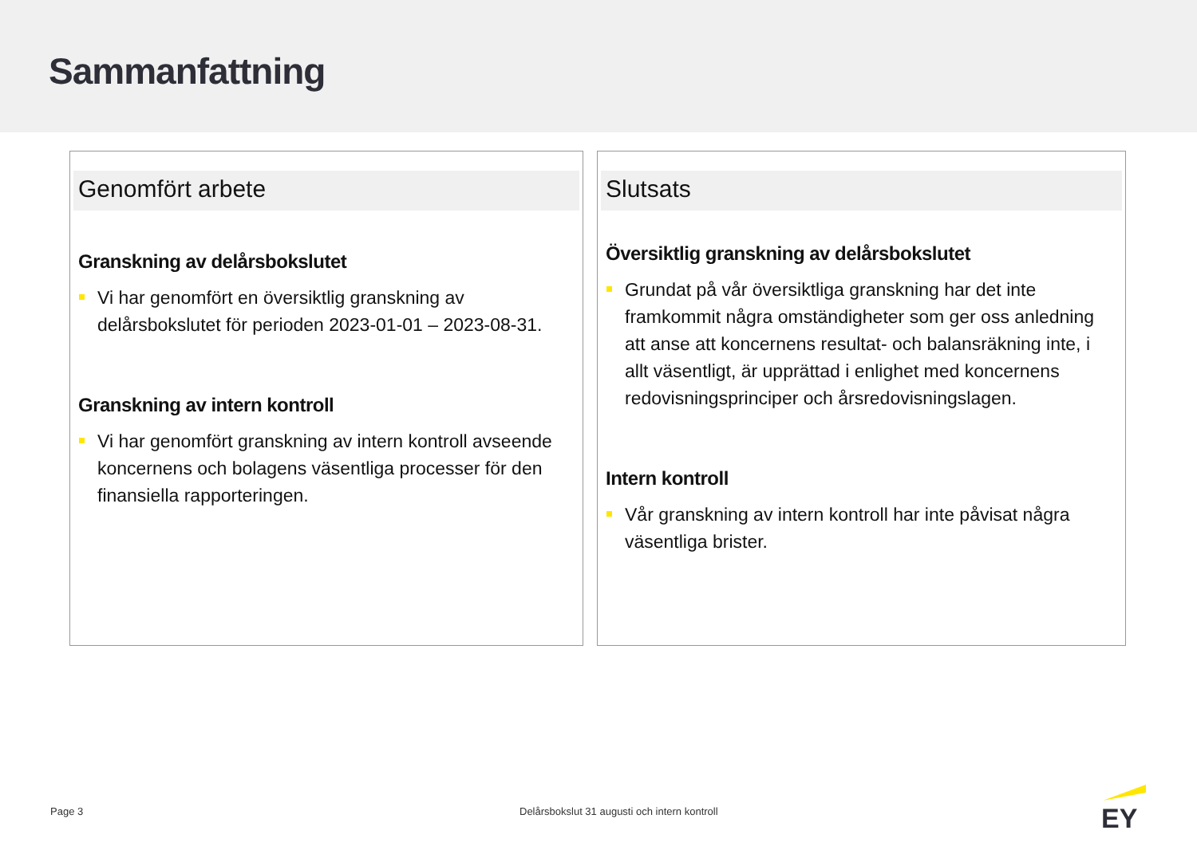Sammanfattning
Genomfört arbete
Granskning av delårsbokslutet
Vi har genomfört en översiktlig granskning av delårsbokslutet för perioden 2023-01-01 – 2023-08-31.
Granskning av intern kontroll
Vi har genomfört granskning av intern kontroll avseende koncernens och bolagens väsentliga processer för den finansiella rapporteringen.
Slutsats
Översiktlig granskning av delårsbokslutet
Grundat på vår översiktliga granskning har det inte framkommit några omständigheter som ger oss anledning att anse att koncernens resultat- och balansräkning inte, i allt väsentligt, är upprättad i enlighet med koncernens redovisningsprinciper och årsredovisningslagen.
Intern kontroll
Vår granskning av intern kontroll har inte påvisat några väsentliga brister.
Page 3
Delårsbokslut 31 augusti och intern kontroll
EY